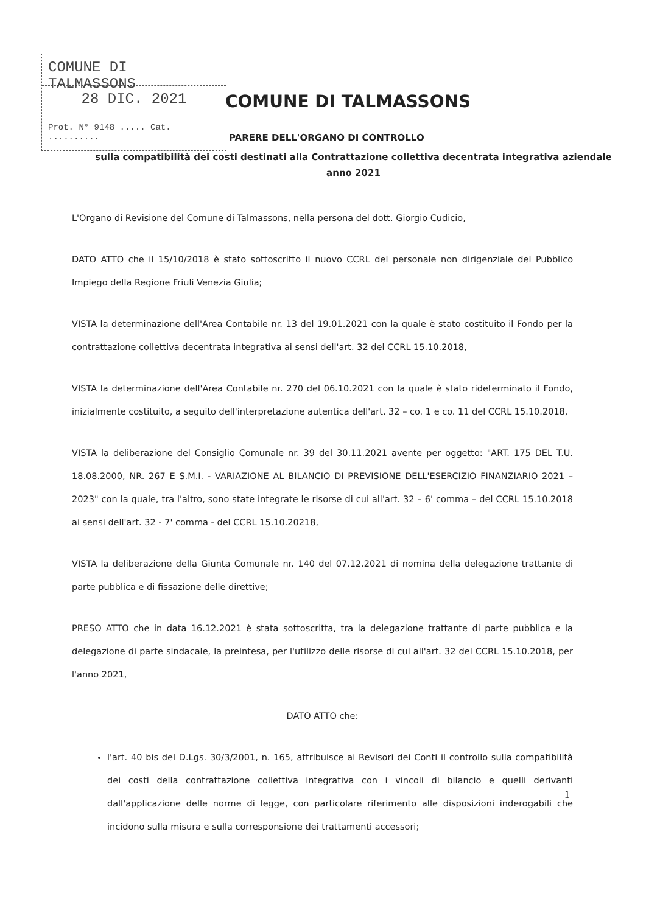COMUNE DI TALMASSONS
28 DIC. 2021
Prot. N° 9148 ..... Cat. ..........
COMUNE DI TALMASSONS
PARERE DELL'ORGANO DI CONTROLLO
sulla compatibilità dei costi destinati alla Contrattazione collettiva decentrata integrativa aziendale anno 2021
L'Organo di Revisione del Comune di Talmassons, nella persona del dott. Giorgio Cudicio,
DATO ATTO che il 15/10/2018 è stato sottoscritto il nuovo CCRL del personale non dirigenziale del Pubblico Impiego della Regione Friuli Venezia Giulia;
VISTA la determinazione dell'Area Contabile nr. 13 del 19.01.2021 con la quale è stato costituito il Fondo per la contrattazione collettiva decentrata integrativa ai sensi dell'art. 32 del CCRL 15.10.2018,
VISTA la determinazione dell'Area Contabile nr. 270 del 06.10.2021 con la quale è stato rideterminato il Fondo, inizialmente costituito, a seguito dell'interpretazione autentica dell'art. 32 – co. 1 e co. 11 del CCRL 15.10.2018,
VISTA la deliberazione del Consiglio Comunale nr. 39 del 30.11.2021 avente per oggetto: "ART. 175 DEL T.U. 18.08.2000, NR. 267 E S.M.I. - VARIAZIONE AL BILANCIO DI PREVISIONE DELL'ESERCIZIO FINANZIARIO 2021 – 2023" con la quale, tra l'altro, sono state integrate le risorse di cui all'art. 32 – 6' comma – del CCRL 15.10.2018 ai sensi dell'art. 32 - 7' comma - del CCRL 15.10.20218,
VISTA la deliberazione della Giunta Comunale nr. 140 del 07.12.2021 di nomina della delegazione trattante di parte pubblica e di fissazione delle direttive;
PRESO ATTO che in data 16.12.2021 è stata sottoscritta, tra la delegazione trattante di parte pubblica e la delegazione di parte sindacale, la preintesa, per l'utilizzo delle risorse di cui all'art. 32 del CCRL 15.10.2018, per l'anno 2021,
DATO ATTO che:
l'art. 40 bis del D.Lgs. 30/3/2001, n. 165, attribuisce ai Revisori dei Conti il controllo sulla compatibilità dei costi della contrattazione collettiva integrativa con i vincoli di bilancio e quelli derivanti dall'applicazione delle norme di legge, con particolare riferimento alle disposizioni inderogabili che incidono sulla misura e sulla corresponsione dei trattamenti accessori;
1